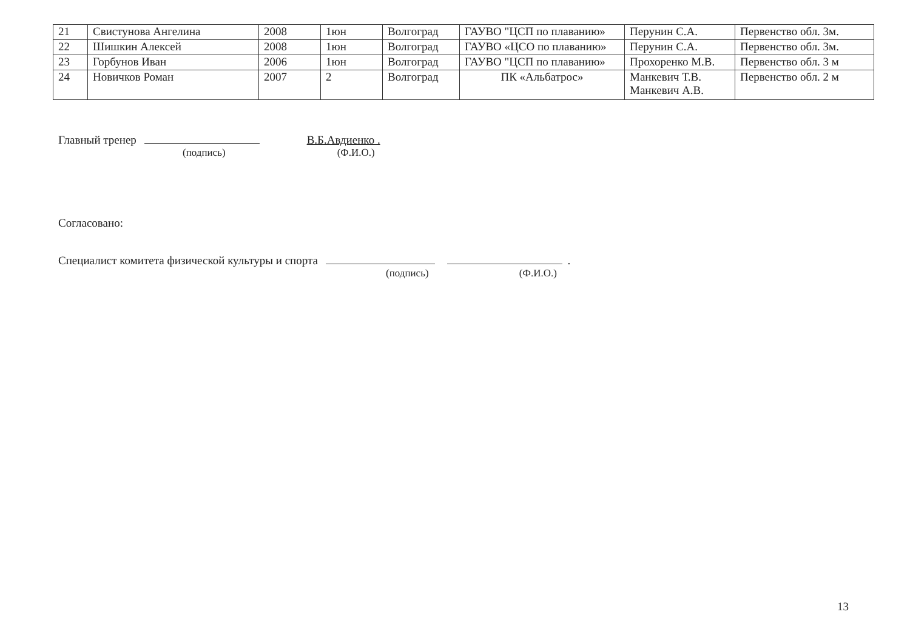| 21 | Свистунова Ангелина | 2008 | 1юн | Волгоград | ГАУВО "ЦСП по плаванию» | Перунин С.А. | Первенство обл. 3м. |
| 22 | Шишкин Алексей | 2008 | 1юн | Волгоград | ГАУВО «ЦСО по плаванию» | Перунин С.А. | Первенство обл. 3м. |
| 23 | Горбунов Иван | 2006 | 1юн | Волгоград | ГАУВО "ЦСП по плаванию» | Прохоренко М.В. | Первенство обл. 3 м |
| 24 | Новичков Роман | 2007 | 2 | Волгоград | ПК «Альбатрос» | Манкевич Т.В. Манкевич А.В. | Первенство обл. 2 м |
Главный тренер
(подпись)
В.Б.Авдиенко .
(Ф.И.О.)
Согласовано:
Специалист комитета физической культуры и спорта .
(подпись) (Ф.И.О.)
13